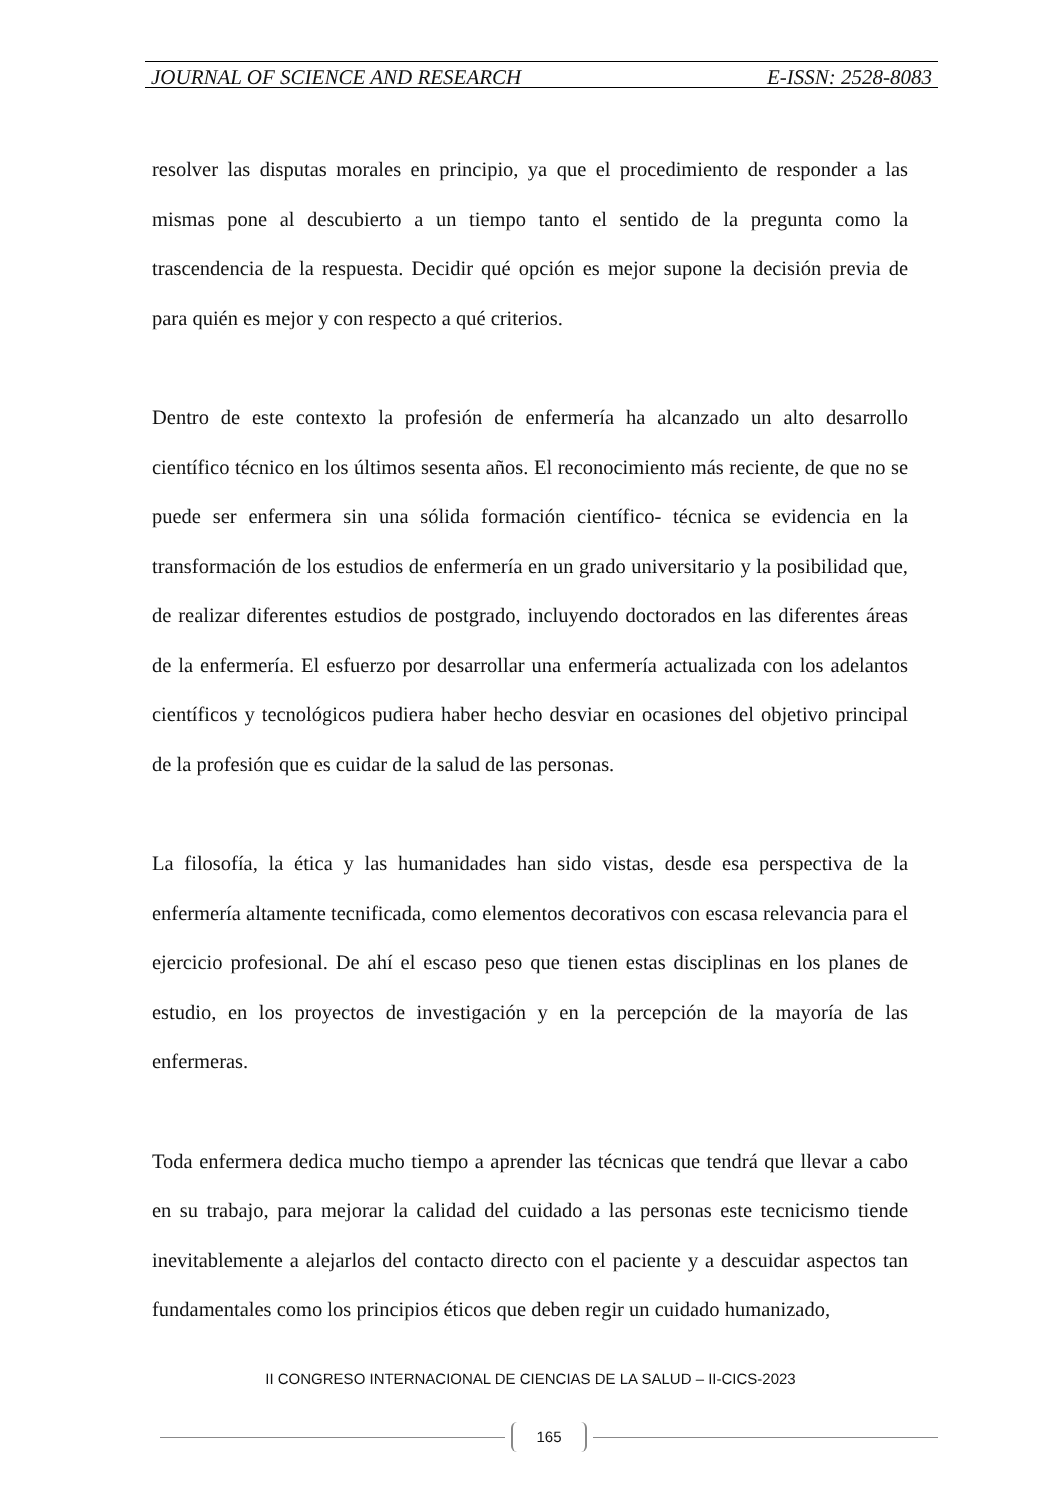JOURNAL OF SCIENCE AND RESEARCH E-ISSN: 2528-8083
resolver las disputas morales en principio, ya que el procedimiento de responder a las mismas pone al descubierto a un tiempo tanto el sentido de la pregunta como la trascendencia de la respuesta. Decidir qué opción es mejor supone la decisión previa de para quién es mejor y con respecto a qué criterios.
Dentro de este contexto la profesión de enfermería ha alcanzado un alto desarrollo científico técnico en los últimos sesenta años. El reconocimiento más reciente, de que no se puede ser enfermera sin una sólida formación científico- técnica se evidencia en la transformación de los estudios de enfermería en un grado universitario y la posibilidad que, de realizar diferentes estudios de postgrado, incluyendo doctorados en las diferentes áreas de la enfermería. El esfuerzo por desarrollar una enfermería actualizada con los adelantos científicos y tecnológicos pudiera haber hecho desviar en ocasiones del objetivo principal de la profesión que es cuidar de la salud de las personas.
La filosofía, la ética y las humanidades han sido vistas, desde esa perspectiva de la enfermería altamente tecnificada, como elementos decorativos con escasa relevancia para el ejercicio profesional. De ahí el escaso peso que tienen estas disciplinas en los planes de estudio, en los proyectos de investigación y en la percepción de la mayoría de las enfermeras.
Toda enfermera dedica mucho tiempo a aprender las técnicas que tendrá que llevar a cabo en su trabajo, para mejorar la calidad del cuidado a las personas este tecnicismo tiende inevitablemente a alejarlos del contacto directo con el paciente y a descuidar aspectos tan fundamentales como los principios éticos que deben regir un cuidado humanizado,
II CONGRESO INTERNACIONAL DE CIENCIAS DE LA SALUD – II-CICS-2023
165